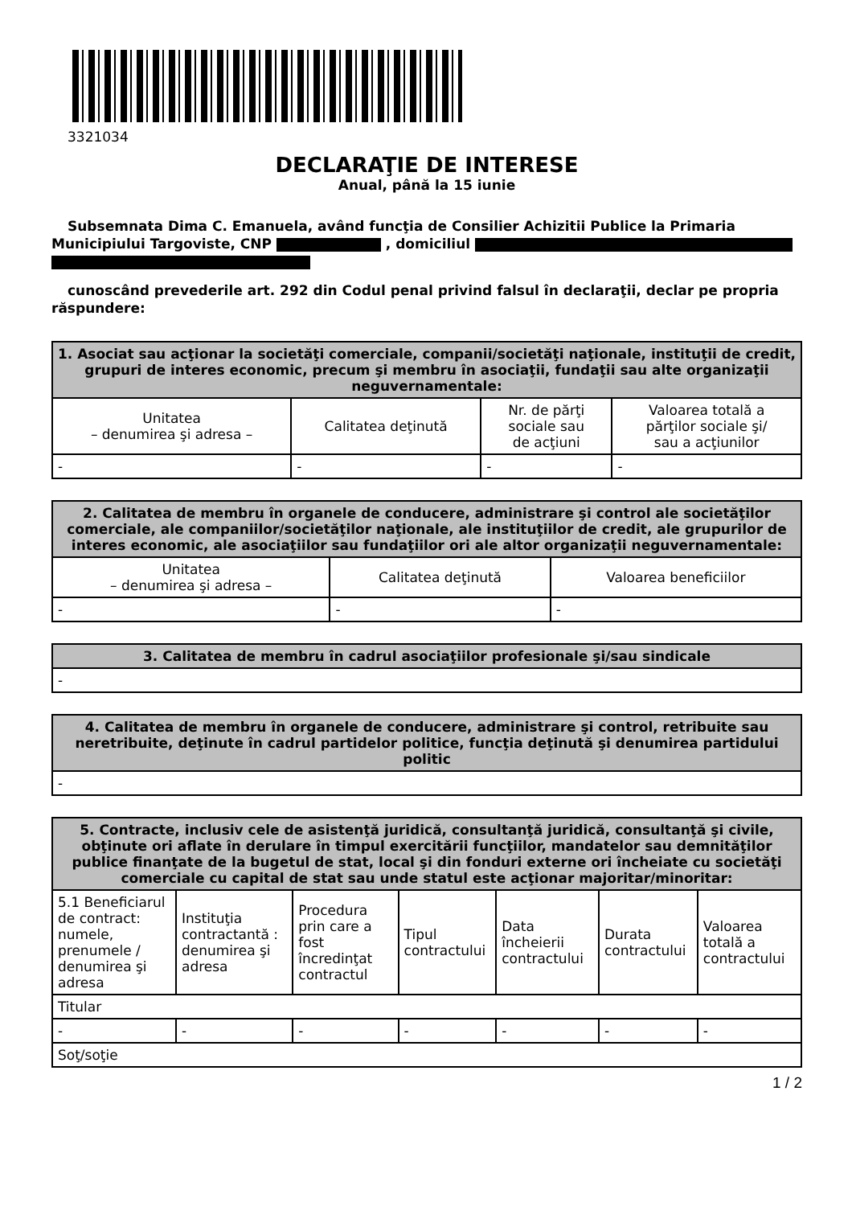3321034
DECLARAŢIE DE INTERESE
Anual, până la 15 iunie
Subsemnata Dima C. Emanuela, având funcţia de Consilier Achizitii Publice la Primaria
Municipiului Targoviste, CNP , domiciliul
cunoscând prevederile art. 292 din Codul penal privind falsul în declaraţii, declar pe propria
răspundere:
| 1. Asociat sau acţionar la societăţi comerciale, companii/societăţi naţionale, instituţii de credit, grupuri de interes economic, precum şi membru în asociaţii, fundaţii sau alte organizaţii neguvernamentale: | | | |
| --- | --- | --- | --- |
| Unitatea – denumirea şi adresa – | Calitatea deţinută | Nr. de părţi sociale sau de acţiuni | Valoarea totală a părţilor sociale şi/ sau a acţiunilor |
| - | - | - | - |
| 2. Calitatea de membru în organele de conducere, administrare şi control ale societăţilor comerciale, ale companiilor/societăţilor naţionale, ale instituţiilor de credit, ale grupurilor de interes economic, ale asociaţiilor sau fundaţiilor ori ale altor organizaţii neguvernamentale: | | |
| --- | --- | --- |
| Unitatea – denumirea şi adresa – | Calitatea deţinută | Valoarea beneficiilor |
| - | - | - |
| 3. Calitatea de membru în cadrul asociaţiilor profesionale şi/sau sindicale |
| --- |
| - |
| 4. Calitatea de membru în organele de conducere, administrare şi control, retribuite sau neretribuite, deţinute în cadrul partidelor politice, funcţia deţinută şi denumirea partidului politic |
| --- |
| - |
| 5. Contracte, inclusiv cele de asistenţă juridică, consultanţă juridică, consultanţă şi civile, obţinute ori aflate în derulare în timpul exercitării funcţiilor, mandatelor sau demnităţilor publice finanţate de la bugetul de stat, local şi din fonduri externe ori încheiate cu societăţi comerciale cu capital de stat sau unde statul este acţionar majoritar/minoritar: | | | | | | |
| --- | --- | --- | --- | --- | --- | --- |
| 5.1 Beneficiarul de contract: numele, prenumele / denumirea şi adresa | Instituţia contractantă : denumirea şi adresa | Procedura prin care a fost încredinţat contractul | Tipul contractului | Data încheierii contractului | Durata contractului | Valoarea totală a contractului |
| Titular | | | | | | |
| - | - | - | - | - | - | - |
| Soţ/soţie | | | | | | |
1 / 2